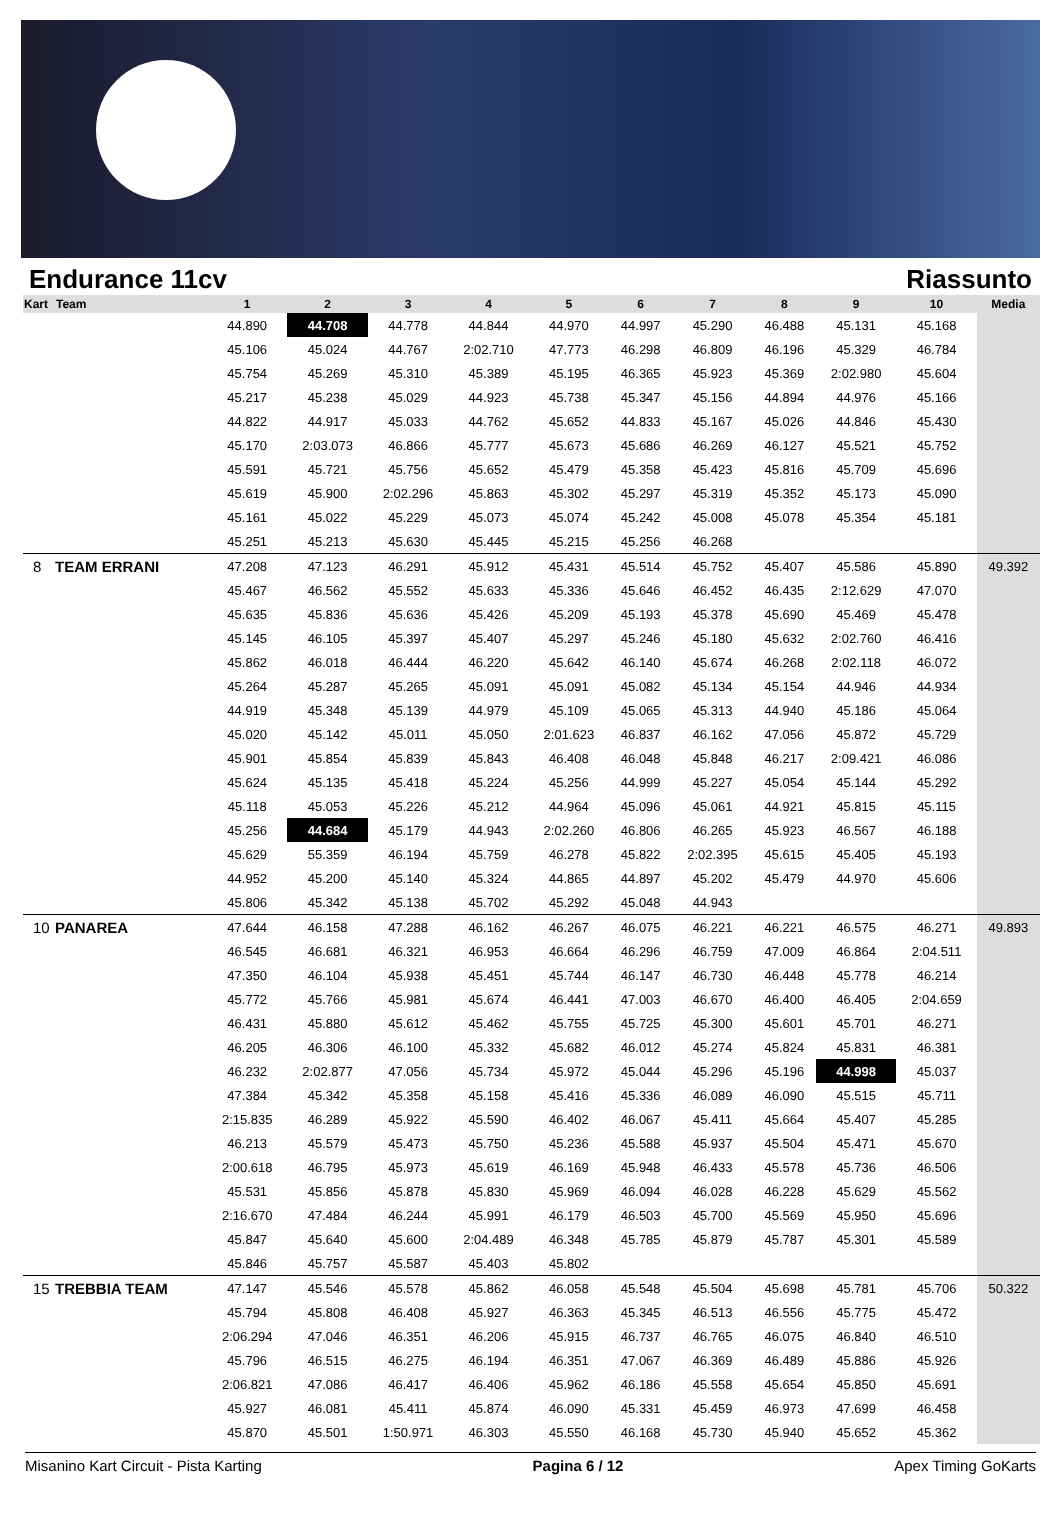Endurance 11cv Riassunto
| Kart | Team | 1 | 2 | 3 | 4 | 5 | 6 | 7 | 8 | 9 | 10 | Media |
| --- | --- | --- | --- | --- | --- | --- | --- | --- | --- | --- | --- | --- |
| | | 44.890 | 44.708 | 44.778 | 44.844 | 44.970 | 44.997 | 45.290 | 46.488 | 45.131 | 45.168 | |
| | | 45.106 | 45.024 | 44.767 | 2:02.710 | 47.773 | 46.298 | 46.809 | 46.196 | 45.329 | 46.784 | |
| | | 45.754 | 45.269 | 45.310 | 45.389 | 45.195 | 46.365 | 45.923 | 45.369 | 2:02.980 | 45.604 | |
| | | 45.217 | 45.238 | 45.029 | 44.923 | 45.738 | 45.347 | 45.156 | 44.894 | 44.976 | 45.166 | |
| | | 44.822 | 44.917 | 45.033 | 44.762 | 45.652 | 44.833 | 45.167 | 45.026 | 44.846 | 45.430 | |
| | | 45.170 | 2:03.073 | 46.866 | 45.777 | 45.673 | 45.686 | 46.269 | 46.127 | 45.521 | 45.752 | |
| | | 45.591 | 45.721 | 45.756 | 45.652 | 45.479 | 45.358 | 45.423 | 45.816 | 45.709 | 45.696 | |
| | | 45.619 | 45.900 | 2:02.296 | 45.863 | 45.302 | 45.297 | 45.319 | 45.352 | 45.173 | 45.090 | |
| | | 45.161 | 45.022 | 45.229 | 45.073 | 45.074 | 45.242 | 45.008 | 45.078 | 45.354 | 45.181 | |
| | | 45.251 | 45.213 | 45.630 | 45.445 | 45.215 | 45.256 | 46.268 | | | | |
| 8 | TEAM ERRANI | 47.208 | 47.123 | 46.291 | 45.912 | 45.431 | 45.514 | 45.752 | 45.407 | 45.586 | 45.890 | 49.392 |
| | | 45.467 | 46.562 | 45.552 | 45.633 | 45.336 | 45.646 | 46.452 | 46.435 | 2:12.629 | 47.070 | |
| | | 45.635 | 45.836 | 45.636 | 45.426 | 45.209 | 45.193 | 45.378 | 45.690 | 45.469 | 45.478 | |
| | | 45.145 | 46.105 | 45.397 | 45.407 | 45.297 | 45.246 | 45.180 | 45.632 | 2:02.760 | 46.416 | |
| | | 45.862 | 46.018 | 46.444 | 46.220 | 45.642 | 46.140 | 45.674 | 46.268 | 2:02.118 | 46.072 | |
| | | 45.264 | 45.287 | 45.265 | 45.091 | 45.091 | 45.082 | 45.134 | 45.154 | 44.946 | 44.934 | |
| | | 44.919 | 45.348 | 45.139 | 44.979 | 45.109 | 45.065 | 45.313 | 44.940 | 45.186 | 45.064 | |
| | | 45.020 | 45.142 | 45.011 | 45.050 | 2:01.623 | 46.837 | 46.162 | 47.056 | 45.872 | 45.729 | |
| | | 45.901 | 45.854 | 45.839 | 45.843 | 46.408 | 46.048 | 45.848 | 46.217 | 2:09.421 | 46.086 | |
| | | 45.624 | 45.135 | 45.418 | 45.224 | 45.256 | 44.999 | 45.227 | 45.054 | 45.144 | 45.292 | |
| | | 45.118 | 45.053 | 45.226 | 45.212 | 44.964 | 45.096 | 45.061 | 44.921 | 45.815 | 45.115 | |
| | | 45.256 | 44.684 | 45.179 | 44.943 | 2:02.260 | 46.806 | 46.265 | 45.923 | 46.567 | 46.188 | |
| | | 45.629 | 55.359 | 46.194 | 45.759 | 46.278 | 45.822 | 2:02.395 | 45.615 | 45.405 | 45.193 | |
| | | 44.952 | 45.200 | 45.140 | 45.324 | 44.865 | 44.897 | 45.202 | 45.479 | 44.970 | 45.606 | |
| | | 45.806 | 45.342 | 45.138 | 45.702 | 45.292 | 45.048 | 44.943 | | | | |
| 10 | PANAREA | 47.644 | 46.158 | 47.288 | 46.162 | 46.267 | 46.075 | 46.221 | 46.221 | 46.575 | 46.271 | 49.893 |
| | | 46.545 | 46.681 | 46.321 | 46.953 | 46.664 | 46.296 | 46.759 | 47.009 | 46.864 | 2:04.511 | |
| | | 47.350 | 46.104 | 45.938 | 45.451 | 45.744 | 46.147 | 46.730 | 46.448 | 45.778 | 46.214 | |
| | | 45.772 | 45.766 | 45.981 | 45.674 | 46.441 | 47.003 | 46.670 | 46.400 | 46.405 | 2:04.659 | |
| | | 46.431 | 45.880 | 45.612 | 45.462 | 45.755 | 45.725 | 45.300 | 45.601 | 45.701 | 46.271 | |
| | | 46.205 | 46.306 | 46.100 | 45.332 | 45.682 | 46.012 | 45.274 | 45.824 | 45.831 | 46.381 | |
| | | 46.232 | 2:02.877 | 47.056 | 45.734 | 45.972 | 45.044 | 45.296 | 45.196 | 44.998 | 45.037 | |
| | | 47.384 | 45.342 | 45.358 | 45.158 | 45.416 | 45.336 | 46.089 | 46.090 | 45.515 | 45.711 | |
| | | 2:15.835 | 46.289 | 45.922 | 45.590 | 46.402 | 46.067 | 45.411 | 45.664 | 45.407 | 45.285 | |
| | | 46.213 | 45.579 | 45.473 | 45.750 | 45.236 | 45.588 | 45.937 | 45.504 | 45.471 | 45.670 | |
| | | 2:00.618 | 46.795 | 45.973 | 45.619 | 46.169 | 45.948 | 46.433 | 45.578 | 45.736 | 46.506 | |
| | | 45.531 | 45.856 | 45.878 | 45.830 | 45.969 | 46.094 | 46.028 | 46.228 | 45.629 | 45.562 | |
| | | 2:16.670 | 47.484 | 46.244 | 45.991 | 46.179 | 46.503 | 45.700 | 45.569 | 45.950 | 45.696 | |
| | | 45.847 | 45.640 | 45.600 | 2:04.489 | 46.348 | 45.785 | 45.879 | 45.787 | 45.301 | 45.589 | |
| | | 45.846 | 45.757 | 45.587 | 45.403 | 45.802 | | | | | | |
| 15 | TREBBIA TEAM | 47.147 | 45.546 | 45.578 | 45.862 | 46.058 | 45.548 | 45.504 | 45.698 | 45.781 | 45.706 | 50.322 |
| | | 45.794 | 45.808 | 46.408 | 45.927 | 46.363 | 45.345 | 46.513 | 46.556 | 45.775 | 45.472 | |
| | | 2:06.294 | 47.046 | 46.351 | 46.206 | 45.915 | 46.737 | 46.765 | 46.075 | 46.840 | 46.510 | |
| | | 45.796 | 46.515 | 46.275 | 46.194 | 46.351 | 47.067 | 46.369 | 46.489 | 45.886 | 45.926 | |
| | | 2:06.821 | 47.086 | 46.417 | 46.406 | 45.962 | 46.186 | 45.558 | 45.654 | 45.850 | 45.691 | |
| | | 45.927 | 46.081 | 45.411 | 45.874 | 46.090 | 45.331 | 45.459 | 46.973 | 47.699 | 46.458 | |
| | | 45.870 | 45.501 | 1:50.971 | 46.303 | 45.550 | 46.168 | 45.730 | 45.940 | 45.652 | 45.362 | |
Misanino Kart Circuit - Pista Karting Pagina 6 / 12 Apex Timing GoKarts